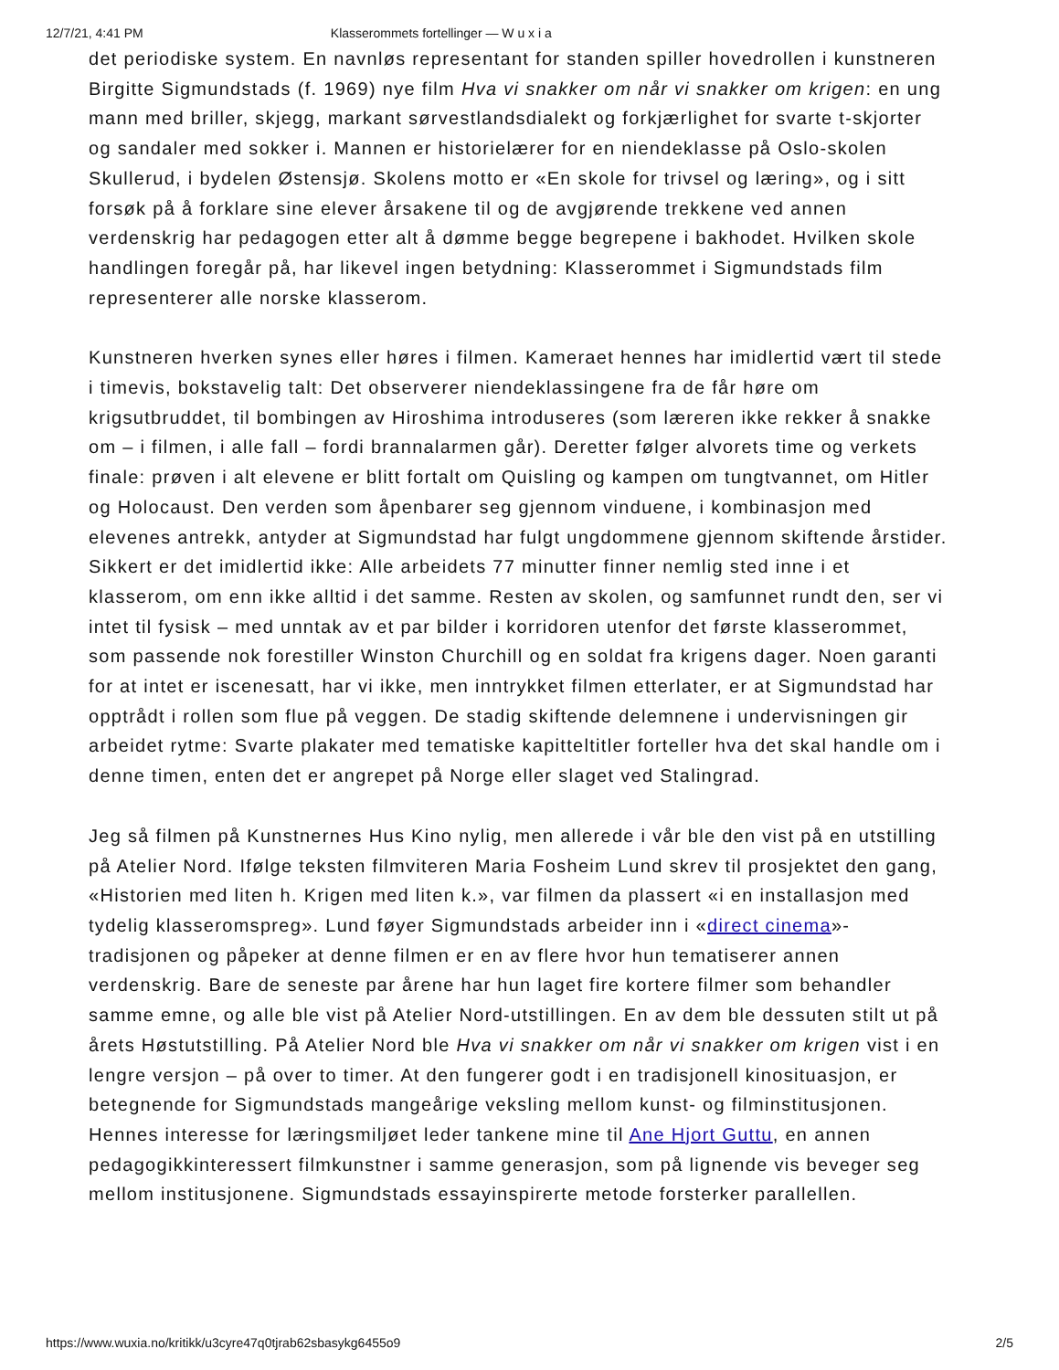12/7/21, 4:41 PM Klasserommets fortellinger — W u x i a
det periodiske system. En navnløs representant for standen spiller hovedrollen i kunstneren Birgitte Sigmundstads (f. 1969) nye film Hva vi snakker om når vi snakker om krigen: en ung mann med briller, skjegg, markant sørvestlandsdialekt og forkjærlighet for svarte t-skjorter og sandaler med sokker i. Mannen er historielærer for en niendeklasse på Oslo-skolen Skullerud, i bydelen Østensjø. Skolens motto er «En skole for trivsel og læring», og i sitt forsøk på å forklare sine elever årsakene til og de avgjørende trekkene ved annen verdenskrig har pedagogen etter alt å dømme begge begrepene i bakhodet. Hvilken skole handlingen foregår på, har likevel ingen betydning: Klasserommet i Sigmundstads film representerer alle norske klasserom.
Kunstneren hverken synes eller høres i filmen. Kameraet hennes har imidlertid vært til stede i timevis, bokstavelig talt: Det observerer niendeklassingene fra de får høre om krigsutbruddet, til bombingen av Hiroshima introduseres (som læreren ikke rekker å snakke om – i filmen, i alle fall – fordi brannalarmen går). Deretter følger alvorets time og verkets finale: prøven i alt elevene er blitt fortalt om Quisling og kampen om tungtvannet, om Hitler og Holocaust. Den verden som åpenbarer seg gjennom vinduene, i kombinasjon med elevenes antrekk, antyder at Sigmundstad har fulgt ungdommene gjennom skiftende årstider. Sikkert er det imidlertid ikke: Alle arbeidets 77 minutter finner nemlig sted inne i et klasserom, om enn ikke alltid i det samme. Resten av skolen, og samfunnet rundt den, ser vi intet til fysisk – med unntak av et par bilder i korridoren utenfor det første klasserommet, som passende nok forestiller Winston Churchill og en soldat fra krigens dager. Noen garanti for at intet er iscenesatt, har vi ikke, men inntrykket filmen etterlater, er at Sigmundstad har opptrådt i rollen som flue på veggen. De stadig skiftende delemnene i undervisningen gir arbeidet rytme: Svarte plakater med tematiske kapitteltitler forteller hva det skal handle om i denne timen, enten det er angrepet på Norge eller slaget ved Stalingrad.
Jeg så filmen på Kunstnernes Hus Kino nylig, men allerede i vår ble den vist på en utstilling på Atelier Nord. Ifølge teksten filmviteren Maria Fosheim Lund skrev til prosjektet den gang, «Historien med liten h. Krigen med liten k.», var filmen da plassert «i en installasjon med tydelig klasseromspreg». Lund føyer Sigmundstads arbeider inn i «direct cinema»-tradisjonen og påpeker at denne filmen er en av flere hvor hun tematiserer annen verdenskrig. Bare de seneste par årene har hun laget fire kortere filmer som behandler samme emne, og alle ble vist på Atelier Nord-utstillingen. En av dem ble dessuten stilt ut på årets Høstutstilling. På Atelier Nord ble Hva vi snakker om når vi snakker om krigen vist i en lengre versjon – på over to timer. At den fungerer godt i en tradisjonell kinosituasjon, er betegnende for Sigmundstads mangeårige veksling mellom kunst- og filminstitusjonen. Hennes interesse for læringsmiljøet leder tankene mine til Ane Hjort Guttu, en annen pedagogikkinteressert filmkunstner i samme generasjon, som på lignende vis beveger seg mellom institusjonene. Sigmundstads essayinspirerte metode forsterker parallellen.
https://www.wuxia.no/kritikk/u3cyre47q0tjrab62sbasykg6455o9 2/5